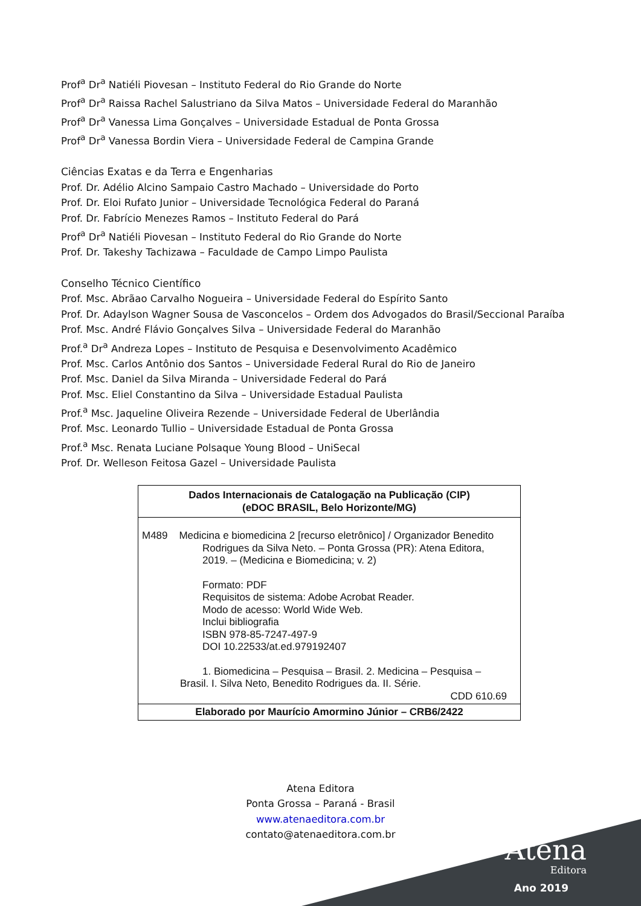Prof<sup>a</sup> Dr<sup>a</sup> Natiéli Piovesan – Instituto Federal do Rio Grande do Norte
Prof<sup>a</sup> Dr<sup>a</sup> Raissa Rachel Salustriano da Silva Matos – Universidade Federal do Maranhão
Prof<sup>a</sup> Dr<sup>a</sup> Vanessa Lima Gonçalves – Universidade Estadual de Ponta Grossa
Prof<sup>a</sup> Dr<sup>a</sup> Vanessa Bordin Viera – Universidade Federal de Campina Grande
Ciências Exatas e da Terra e Engenharias
Prof. Dr. Adélio Alcino Sampaio Castro Machado – Universidade do Porto
Prof. Dr. Eloi Rufato Junior – Universidade Tecnológica Federal do Paraná
Prof. Dr. Fabrício Menezes Ramos – Instituto Federal do Pará
Prof<sup>a</sup> Dr<sup>a</sup> Natiéli Piovesan – Instituto Federal do Rio Grande do Norte
Prof. Dr. Takeshy Tachizawa – Faculdade de Campo Limpo Paulista
Conselho Técnico Científico
Prof. Msc. Abrãao Carvalho Nogueira – Universidade Federal do Espírito Santo
Prof. Dr. Adaylson Wagner Sousa de Vasconcelos – Ordem dos Advogados do Brasil/Seccional Paraíba
Prof. Msc. André Flávio Gonçalves Silva – Universidade Federal do Maranhão
Prof.<sup>a</sup> Dr<sup>a</sup> Andreza Lopes – Instituto de Pesquisa e Desenvolvimento Acadêmico
Prof. Msc. Carlos Antônio dos Santos – Universidade Federal Rural do Rio de Janeiro
Prof. Msc. Daniel da Silva Miranda – Universidade Federal do Pará
Prof. Msc. Eliel Constantino da Silva – Universidade Estadual Paulista
Prof.<sup>a</sup> Msc. Jaqueline Oliveira Rezende – Universidade Federal de Uberlândia
Prof. Msc. Leonardo Tullio – Universidade Estadual de Ponta Grossa
Prof.<sup>a</sup> Msc. Renata Luciane Polsaque Young Blood – UniSecal
Prof. Dr. Welleson Feitosa Gazel – Universidade Paulista
Dados Internacionais de Catalogação na Publicação (CIP)
(eDOC BRASIL, Belo Horizonte/MG)
M489 Medicina e biomedicina 2 [recurso eletrônico] / Organizador Benedito
Rodrigues da Silva Neto. – Ponta Grossa (PR): Atena Editora,
2019. – (Medicina e Biomedicina; v. 2)
Formato: PDF
Requisitos de sistema: Adobe Acrobat Reader.
Modo de acesso: World Wide Web.
Inclui bibliografia
ISBN 978-85-7247-497-9
DOI 10.22533/at.ed.979192407
1. Biomedicina – Pesquisa – Brasil. 2. Medicina – Pesquisa –
Brasil. I. Silva Neto, Benedito Rodrigues da. II. Série.
CDD 610.69
Elaborado por Maurício Amormino Júnior – CRB6/2422
Atena Editora
Ponta Grossa – Paraná - Brasil
www.atenaeditora.com.br
contato@atenaeditora.com.br
Atena
Editora
Ano 2019